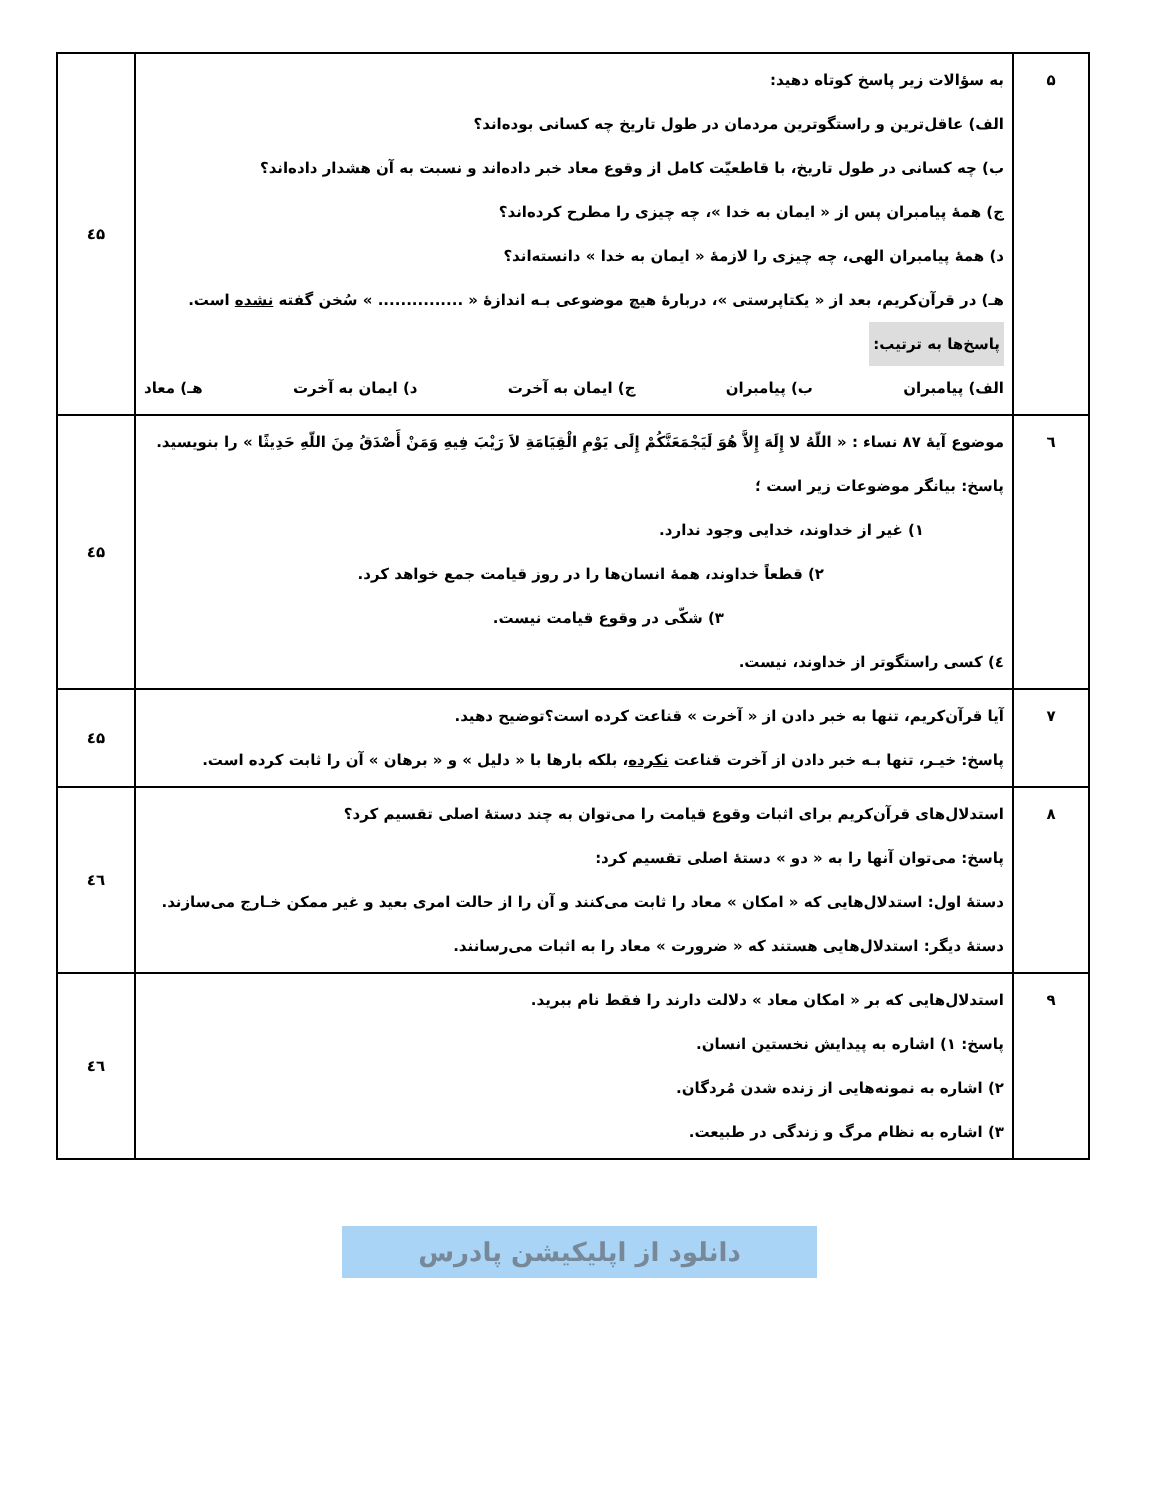| ۵ | به سؤالات زیر پاسخ کوتاه دهید: الف) عاقل‌ترین و راستگوترین مردمان در طول تاریخ چه کسانی بوده‌اند؟ ب) چه کسانی در طول تاریخ، با قاطعیّت کامل از وقوع معاد خبر داده‌اند و نسبت به آن هشدار داده‌اند؟ ج) همهٔ پیامبران پس از « ایمان به خدا »، چه چیزی را مطرح کرده‌اند؟ د) همهٔ پیامبران الهی، چه چیزی را لازمهٔ « ایمان به خدا » دانسته‌اند؟ هـ) در قرآن‌کریم، بعد از « یکتاپرستی »، دربارهٔ هیچ موضوعی بـه اندازهٔ « ............... » سُخن گفته نشده است. پاسخ‌ها به ترتیب: الف) پیامبران ب) پیامبران ج) ایمان به آخرت د) ایمان به آخرت هـ) معاد | ٤۵ |
| ٦ | موضوع آیهٔ ۸۷ نساء : « اللّهُ لا إِلَهَ إِلاَّ هُوَ لَيَجْمَعَنَّكُمْ إِلَى يَوْمِ الْقِيَامَةِ لاَ رَيْبَ فِيهِ وَمَنْ أَصْدَقُ مِنَ اللّهِ حَدِيثًا » را بنویسید. پاسخ: بیانگر موضوعات زیر است ؛ ۱) غیر از خداوند، خدایی وجود ندارد. ۲) قطعاً خداوند، همهٔ انسان‌ها را در روز قیامت جمع خواهد کرد. ۳) شکّی در وقوع قیامت نیست. ٤) کسی راستگوتر از خداوند، نیست. | ٤۵ |
| ۷ | آیا قرآن‌کریم، تنها به خبر دادن از « آخرت » قناعت کرده است؟توضیح دهید. پاسخ: خیـر، تنها بـه خبر دادن از آخرت قناعت نکرده ، بلکه بارها با « دلیل » و « برهان » آن را ثابت کرده است. | ٤۵ |
| ۸ | استدلال‌های قرآن‌کریم برای اثبات وقوع قیامت را می‌توان به چند دستهٔ اصلی تقسیم کرد؟ پاسخ: می‌توان آنها را به « دو » دستهٔ اصلی تقسیم کرد: دستهٔ اول: استدلال‌هایی که « امکان » معاد را ثابت می‌کنند و آن را از حالت امری بعید و غیر ممکن خـارج می‌سازند. دستهٔ دیگر: استدلال‌هایی هستند که « ضرورت » معاد را به اثبات می‌رسانند. | ٤٦ |
| ۹ | استدلال‌هایی که بر « امکان معاد » دلالت دارند را فقط نام ببرید. پاسخ: ۱) اشاره به پیدایش نخستین انسان. ۲) اشاره به نمونه‌هایی از زنده شدن مُردگان. ۳) اشاره به نظام مرگ و زندگی در طبیعت. | ٤٦ |
دانلود از اپلیکیشن پادرس